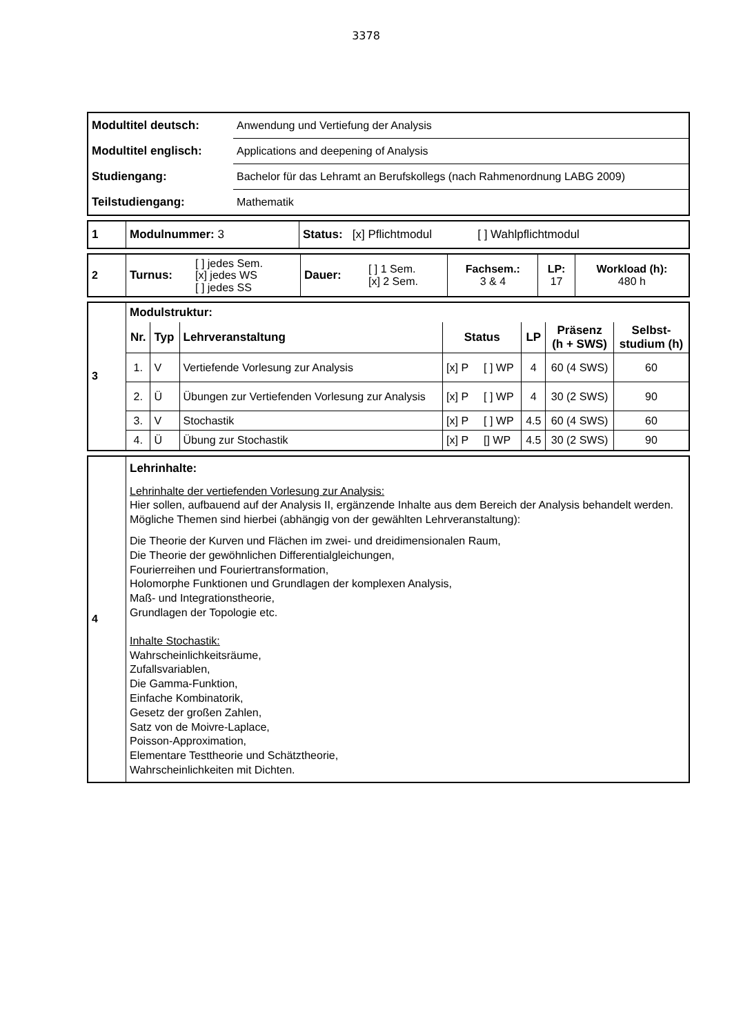3378
| Modultitel deutsch: | Anwendung und Vertiefung der Analysis |
| Modultitel englisch: | Applications and deepening of Analysis |
| Studiengang: | Bachelor für das Lehramt an Berufskollegs (nach Rahmenordnung LABG 2009) |
| Teilstudiengang: | Mathematik |
| 1 | Modulnummer: 3 | Status: [x] Pflichtmodul [ ] Wahlpflichtmodul |
| 2 | Turnus: | [ ] jedes Sem. [x] jedes WS [ ] jedes SS | Dauer: | [ ] 1 Sem. [x] 2 Sem. | Fachsem.: 3 & 4 | LP: 17 | Workload (h): 480 h |
| 3 | Modulstruktur: / Nr. / Typ / Lehrveranstaltung / Status / LP / Präsenz (h + SWS) / Selbst- studium (h) / / --- / --- / --- / --- / --- / --- / --- / / 1. / V / Vertiefende Vorlesung zur Analysis / [x] P [ ] WP / 4 / 60 (4 SWS) / 60 / / 2. / Ü / Übungen zur Vertiefenden Vorlesung zur Analysis / [x] P [ ] WP / 4 / 30 (2 SWS) / 90 / / 3. / V / Stochastik / [x] P [ ] WP / 4.5 / 60 (4 SWS) / 60 / / 4. / Ü / Übung zur Stochastik / [x] P [] WP / 4.5 / 30 (2 SWS) / 90 / |
| 4 | Lehrinhalte: Lehrinhalte der vertiefenden Vorlesung zur Analysis: Hier sollen, aufbauend auf der Analysis II, ergänzende Inhalte aus dem Bereich der Analysis behandelt werden. Mögliche Themen sind hierbei (abhängig von der gewählten Lehrveranstaltung): Die Theorie der Kurven und Flächen im zwei- und dreidimensionalen Raum, Die Theorie der gewöhnlichen Differentialgleichungen, Fourierreihen und Fouriertransformation, Holomorphe Funktionen und Grundlagen der komplexen Analysis, Maß- und Integrationstheorie, Grundlagen der Topologie etc. Inhalte Stochastik: Wahrscheinlichkeitsräume, Zufallsvariablen, Die Gamma-Funktion, Einfache Kombinatorik, Gesetz der großen Zahlen, Satz von de Moivre-Laplace, Poisson-Approximation, Elementare Testtheorie und Schätztheorie, Wahrscheinlichkeiten mit Dichten. |